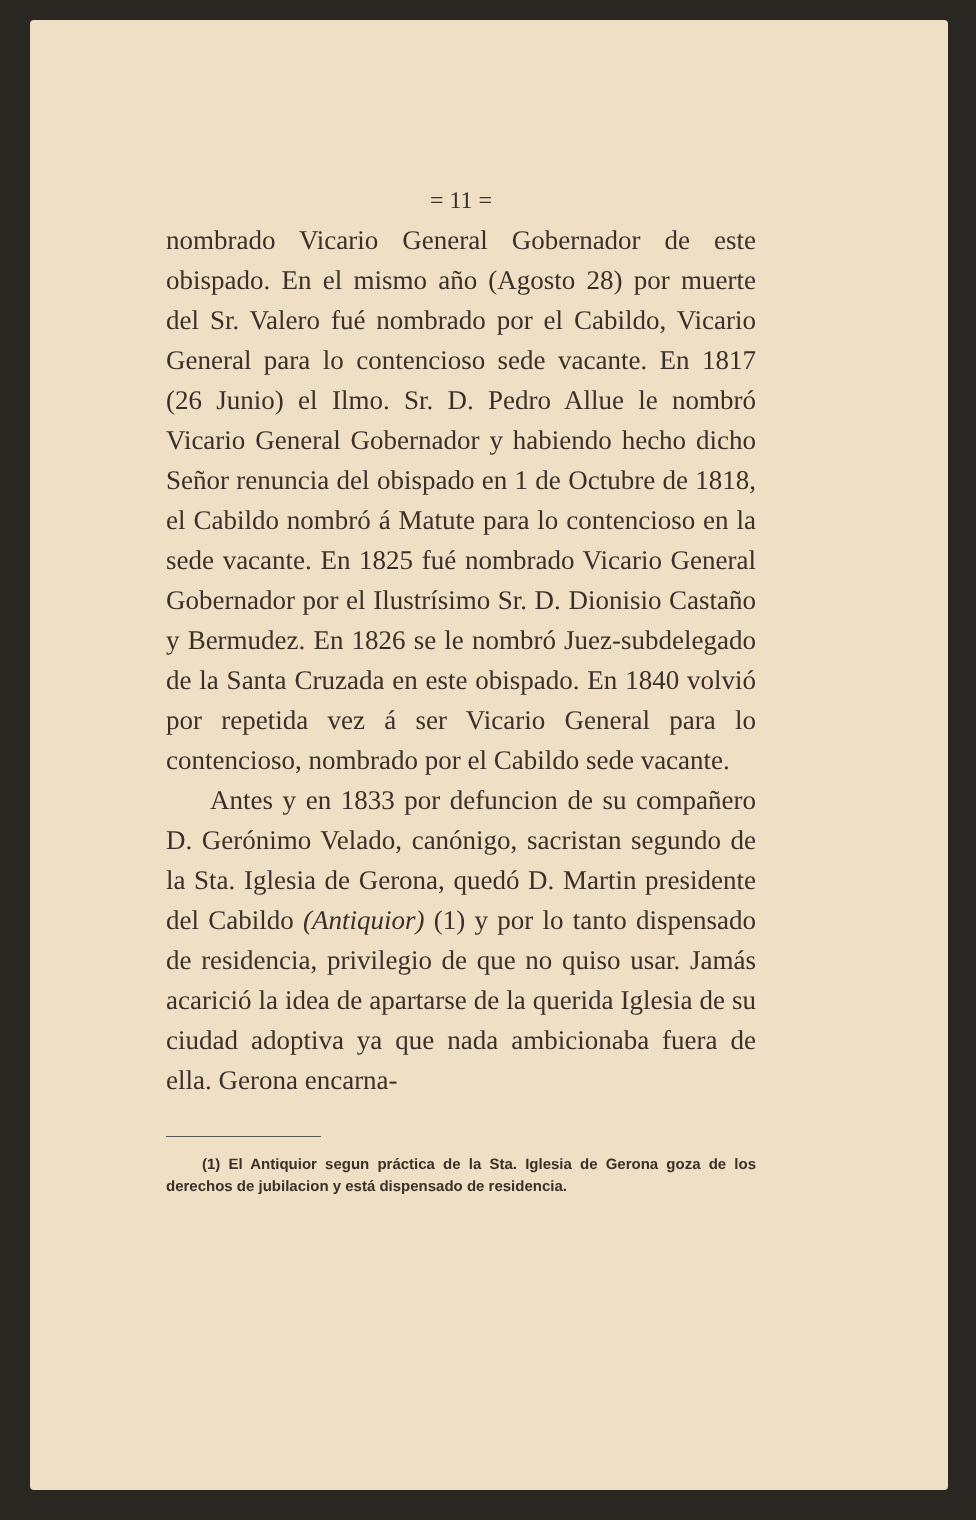= 11 =
nombrado Vicario General Gobernador de este obispado. En el mismo año (Agosto 28) por muerte del Sr. Valero fué nombrado por el Cabildo, Vicario General para lo contencioso sede vacante. En 1817 (26 Junio) el Ilmo. Sr. D. Pedro Allue le nombró Vicario General Gobernador y habiendo hecho dicho Señor renuncia del obispado en 1 de Octubre de 1818, el Cabildo nombró á Matute para lo contencioso en la sede vacante. En 1825 fué nombrado Vicario General Gobernador por el Ilustrísimo Sr. D. Dionisio Castaño y Bermudez. En 1826 se le nombró Juez-subdelegado de la Santa Cruzada en este obispado. En 1840 volvió por repetida vez á ser Vicario General para lo contencioso, nombrado por el Cabildo sede vacante.
Antes y en 1833 por defuncion de su compañero D. Gerónimo Velado, canónigo, sacristan segundo de la Sta. Iglesia de Gerona, quedó D. Martin presidente del Cabildo (Antiquior) (1) y por lo tanto dispensado de residencia, privilegio de que no quiso usar. Jamás acarició la idea de apartarse de la querida Iglesia de su ciudad adoptiva ya que nada ambicionaba fuera de ella. Gerona encarna-
(1) El Antiquior segun práctica de la Sta. Iglesia de Gerona goza de los derechos de jubilacion y está dispensado de residencia.